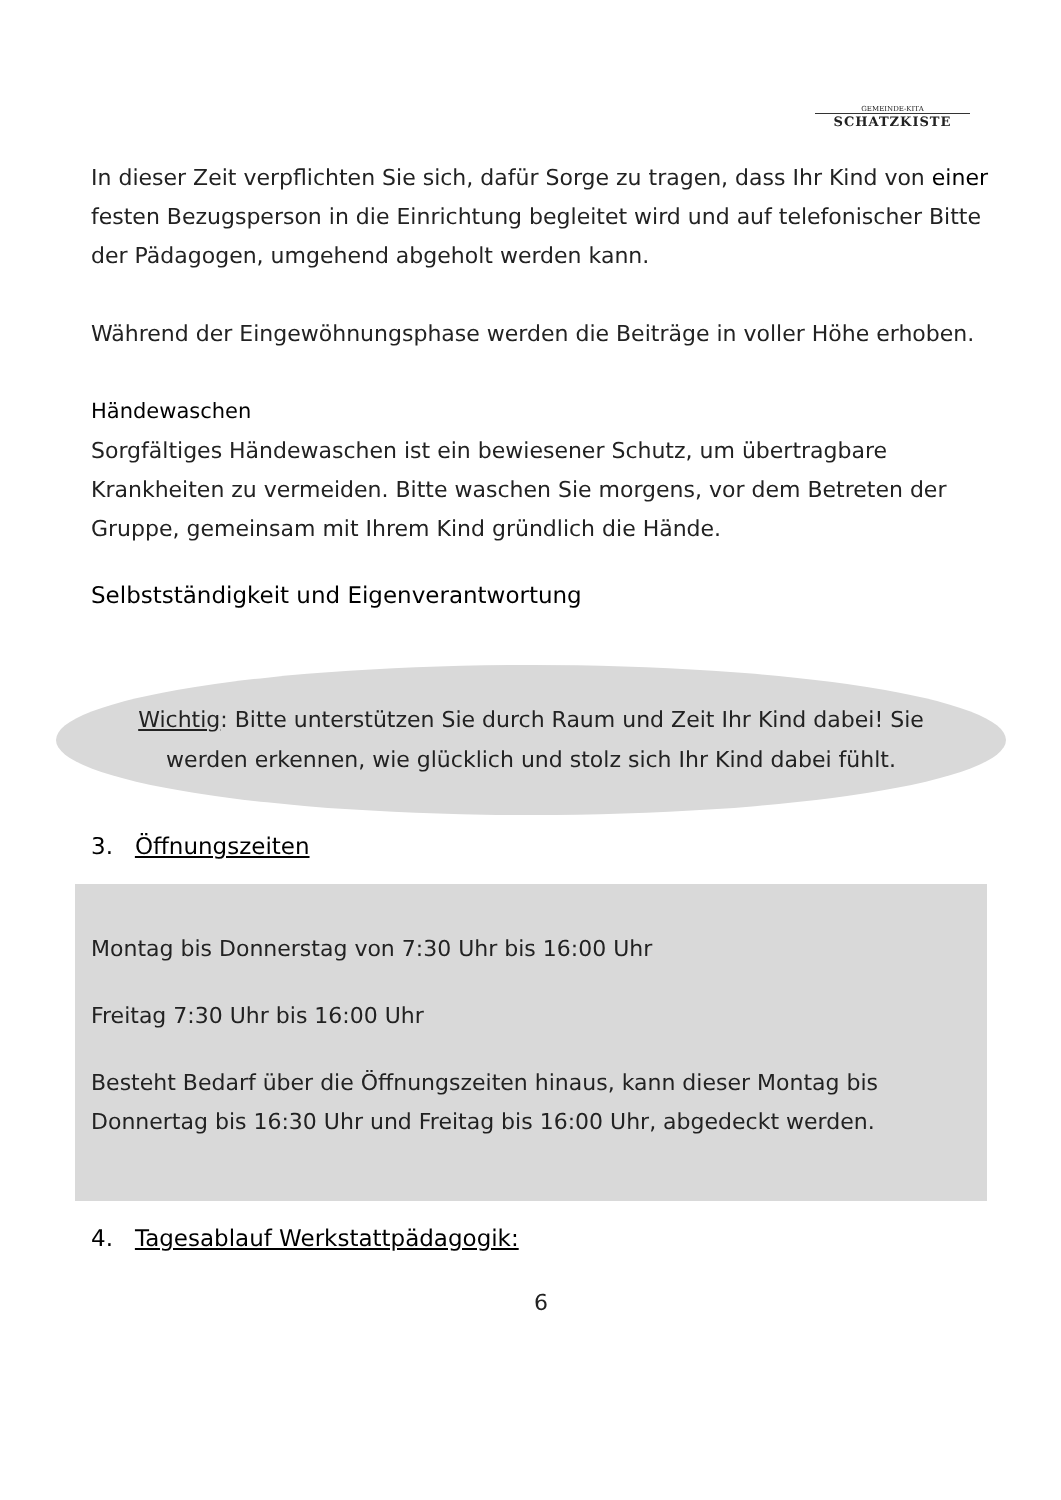GEMEINDE-KITA
SCHATZKISTE
In dieser Zeit verpflichten Sie sich, dafür Sorge zu tragen, dass Ihr Kind von einer festen Bezugsperson in die Einrichtung begleitet wird und auf telefonischer Bitte der Pädagogen, umgehend abgeholt werden kann.
Während der Eingewöhnungsphase werden die Beiträge in voller Höhe erhoben.
Händewaschen
Sorgfältiges Händewaschen ist ein bewiesener Schutz, um übertragbare Krankheiten zu vermeiden. Bitte waschen Sie morgens, vor dem Betreten der Gruppe, gemeinsam mit Ihrem Kind gründlich die Hände.
Selbstständigkeit und Eigenverantwortung
Wichtig: Bitte unterstützen Sie durch Raum und Zeit Ihr Kind dabei! Sie
werden erkennen, wie glücklich und stolz sich Ihr Kind dabei fühlt.
3. Öffnungszeiten
Montag bis Donnerstag von 7:30 Uhr bis 16:00 Uhr
Freitag 7:30 Uhr bis 16:00 Uhr
Besteht Bedarf über die Öffnungszeiten hinaus, kann dieser Montag bis Donnertag bis 16:30 Uhr und Freitag bis 16:00 Uhr, abgedeckt werden.
4. Tagesablauf Werkstattpädagogik:
6